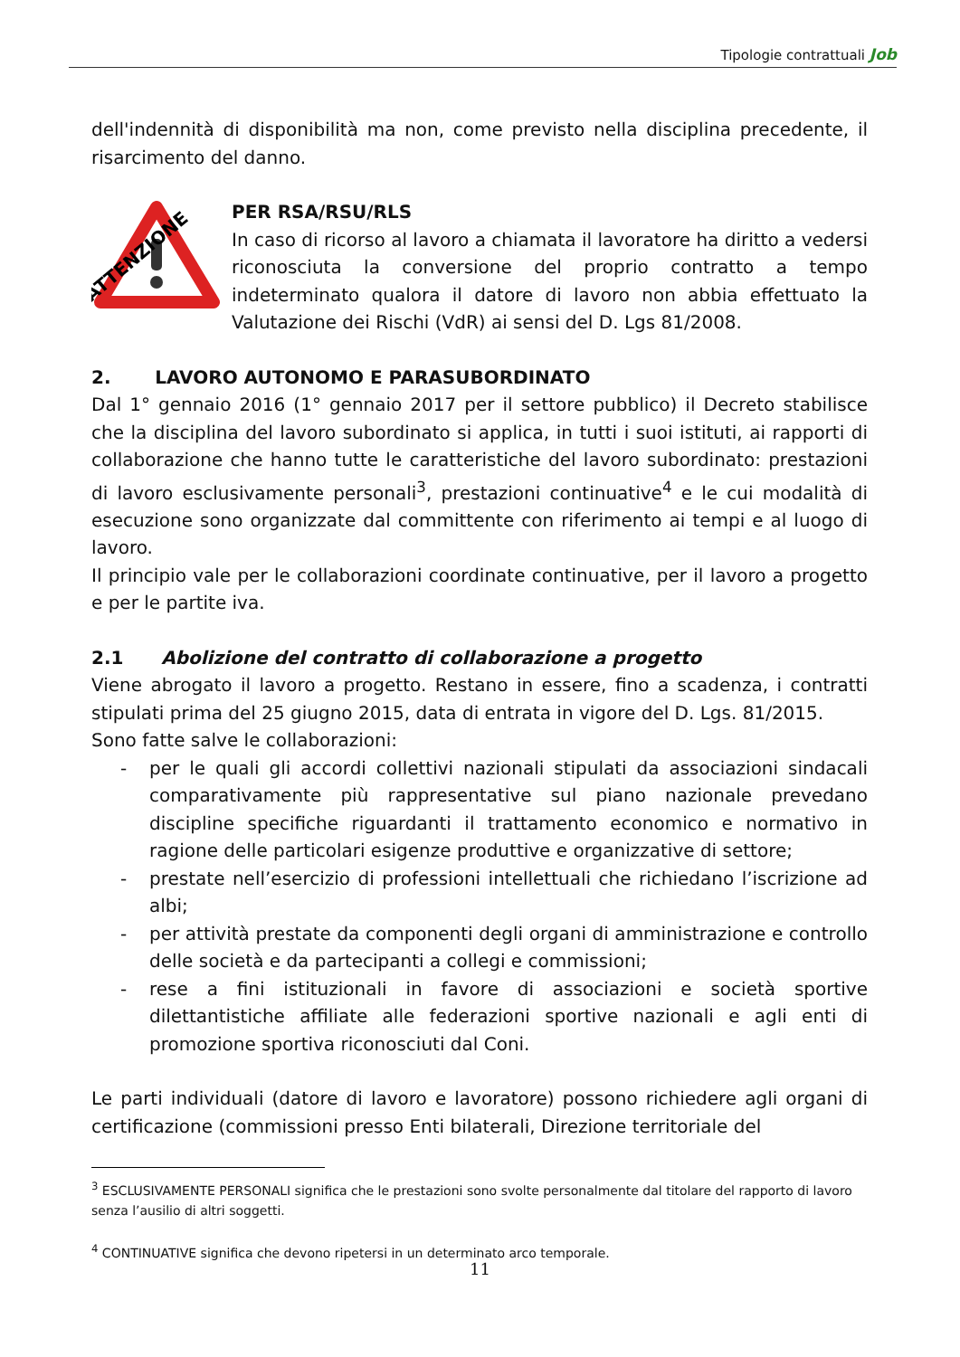Tipologie contrattuali Job
dell'indennità di disponibilità ma non, come previsto nella disciplina precedente, il risarcimento del danno.
ATTENZIONE
PER RSA/RSU/RLS
In caso di ricorso al lavoro a chiamata il lavoratore ha diritto a vedersi riconosciuta la conversione del proprio contratto a tempo indeterminato qualora il datore di lavoro non abbia effettuato la Valutazione dei Rischi (VdR) ai sensi del D. Lgs 81/2008.
2. LAVORO AUTONOMO E PARASUBORDINATO
Dal 1° gennaio 2016 (1° gennaio 2017 per il settore pubblico) il Decreto stabilisce che la disciplina del lavoro subordinato si applica, in tutti i suoi istituti, ai rapporti di collaborazione che hanno tutte le caratteristiche del lavoro subordinato: prestazioni di lavoro esclusivamente personali<sup>3</sup>, prestazioni continuative<sup>4</sup> e le cui modalità di esecuzione sono organizzate dal committente con riferimento ai tempi e al luogo di lavoro.
Il principio vale per le collaborazioni coordinate continuative, per il lavoro a progetto e per le partite iva.
2.1 Abolizione del contratto di collaborazione a progetto
Viene abrogato il lavoro a progetto. Restano in essere, fino a scadenza, i contratti stipulati prima del 25 giugno 2015, data di entrata in vigore del D. Lgs. 81/2015.
Sono fatte salve le collaborazioni:
- per le quali gli accordi collettivi nazionali stipulati da associazioni sindacali comparativamente più rappresentative sul piano nazionale prevedano discipline specifiche riguardanti il trattamento economico e normativo in ragione delle particolari esigenze produttive e organizzative di settore;
- prestate nell’esercizio di professioni intellettuali che richiedano l’iscrizione ad albi;
- per attività prestate da componenti degli organi di amministrazione e controllo delle società e da partecipanti a collegi e commissioni;
- rese a fini istituzionali in favore di associazioni e società sportive dilettantistiche affiliate alle federazioni sportive nazionali e agli enti di promozione sportiva riconosciuti dal Coni.
Le parti individuali (datore di lavoro e lavoratore) possono richiedere agli organi di certificazione (commissioni presso Enti bilaterali, Direzione territoriale del
<sup>3</sup> ESCLUSIVAMENTE PERSONALI significa che le prestazioni sono svolte personalmente dal titolare del rapporto di lavoro senza l’ausilio di altri soggetti.
<sup>4</sup> CONTINUATIVE significa che devono ripetersi in un determinato arco temporale.
11